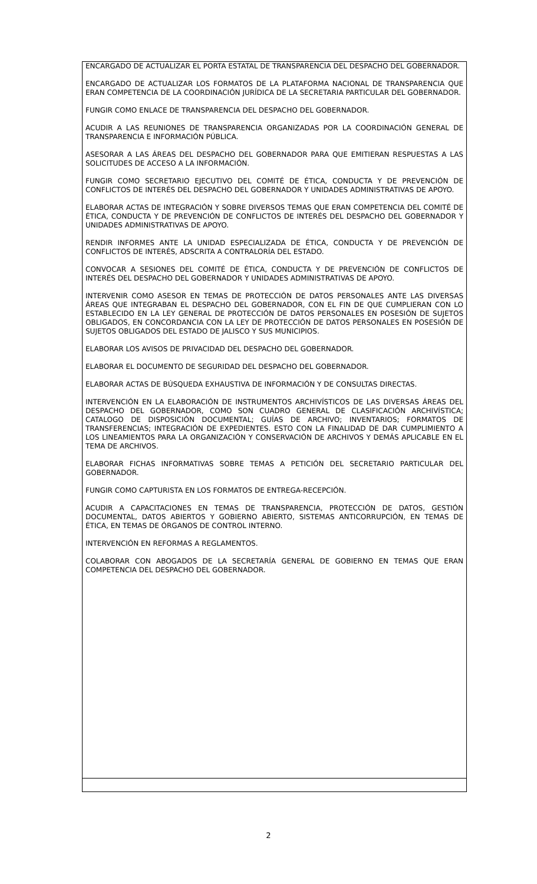| ENCARGADO DE ACTUALIZAR EL PORTA ESTATAL DE TRANSPARENCIA DEL DESPACHO DEL GOBERNADOR. ENCARGADO DE ACTUALIZAR LOS FORMATOS DE LA PLATAFORMA NACIONAL DE TRANSPARENCIA QUE ERAN COMPETENCIA DE LA COORDINACIÓN JURÍDICA DE LA SECRETARIA PARTICULAR DEL GOBERNADOR. FUNGIR COMO ENLACE DE TRANSPARENCIA DEL DESPACHO DEL GOBERNADOR. ACUDIR A LAS REUNIONES DE TRANSPARENCIA ORGANIZADAS POR LA COORDINACIÓN GENERAL DE TRANSPARENCIA E INFORMACIÓN PÚBLICA. ASESORAR A LAS ÁREAS DEL DESPACHO DEL GOBERNADOR PARA QUE EMITIERAN RESPUESTAS A LAS SOLICITUDES DE ACCESO A LA INFORMACIÓN. FUNGIR COMO SECRETARIO EJECUTIVO DEL COMITÉ DE ÉTICA, CONDUCTA Y DE PREVENCIÓN DE CONFLICTOS DE INTERÉS DEL DESPACHO DEL GOBERNADOR Y UNIDADES ADMINISTRATIVAS DE APOYO. ELABORAR ACTAS DE INTEGRACIÓN Y SOBRE DIVERSOS TEMAS QUE ERAN COMPETENCIA DEL COMITÉ DE ÉTICA, CONDUCTA Y DE PREVENCIÓN DE CONFLICTOS DE INTERÉS DEL DESPACHO DEL GOBERNADOR Y UNIDADES ADMINISTRATIVAS DE APOYO. RENDIR INFORMES ANTE LA UNIDAD ESPECIALIZADA DE ÉTICA, CONDUCTA Y DE PREVENCIÓN DE CONFLICTOS DE INTERÉS, ADSCRITA A CONTRALORÍA DEL ESTADO. CONVOCAR A SESIONES DEL COMITÉ DE ÉTICA, CONDUCTA Y DE PREVENCIÓN DE CONFLICTOS DE INTERÉS DEL DESPACHO DEL GOBERNADOR Y UNIDADES ADMINISTRATIVAS DE APOYO. INTERVENIR COMO ASESOR EN TEMAS DE PROTECCIÓN DE DATOS PERSONALES ANTE LAS DIVERSAS ÁREAS QUE INTEGRABAN EL DESPACHO DEL GOBERNADOR, CON EL FIN DE QUE CUMPLIERAN CON LO ESTABLECIDO EN LA LEY GENERAL DE PROTECCIÓN DE DATOS PERSONALES EN POSESIÓN DE SUJETOS OBLIGADOS, EN CONCORDANCIA CON LA LEY DE PROTECCIÓN DE DATOS PERSONALES EN POSESIÓN DE SUJETOS OBLIGADOS DEL ESTADO DE JALISCO Y SUS MUNICIPIOS. ELABORAR LOS AVISOS DE PRIVACIDAD DEL DESPACHO DEL GOBERNADOR. ELABORAR EL DOCUMENTO DE SEGURIDAD DEL DESPACHO DEL GOBERNADOR. ELABORAR ACTAS DE BÚSQUEDA EXHAUSTIVA DE INFORMACIÓN Y DE CONSULTAS DIRECTAS. INTERVENCIÓN EN LA ELABORACIÓN DE INSTRUMENTOS ARCHIVÍSTICOS DE LAS DIVERSAS ÁREAS DEL DESPACHO DEL GOBERNADOR, COMO SON CUADRO GENERAL DE CLASIFICACIÓN ARCHIVÍSTICA; CATALOGO DE DISPOSICIÓN DOCUMENTAL; GUÍAS DE ARCHIVO; INVENTARIOS; FORMATOS DE TRANSFERENCIAS; INTEGRACIÓN DE EXPEDIENTES. ESTO CON LA FINALIDAD DE DAR CUMPLIMIENTO A LOS LINEAMIENTOS PARA LA ORGANIZACIÓN Y CONSERVACIÓN DE ARCHIVOS Y DEMÁS APLICABLE EN EL TEMA DE ARCHIVOS. ELABORAR FICHAS INFORMATIVAS SOBRE TEMAS A PETICIÓN DEL SECRETARIO PARTICULAR DEL GOBERNADOR. FUNGIR COMO CAPTURISTA EN LOS FORMATOS DE ENTREGA-RECEPCIÓN. ACUDIR A CAPACITACIONES EN TEMAS DE TRANSPARENCIA, PROTECCIÓN DE DATOS, GESTIÓN DOCUMENTAL, DATOS ABIERTOS Y GOBIERNO ABIERTO, SISTEMAS ANTICORRUPCIÓN, EN TEMAS DE ÉTICA, EN TEMAS DE ÓRGANOS DE CONTROL INTERNO. INTERVENCIÓN EN REFORMAS A REGLAMENTOS. COLABORAR CON ABOGADOS DE LA SECRETARÍA GENERAL DE GOBIERNO EN TEMAS QUE ERAN COMPETENCIA DEL DESPACHO DEL GOBERNADOR. |
2